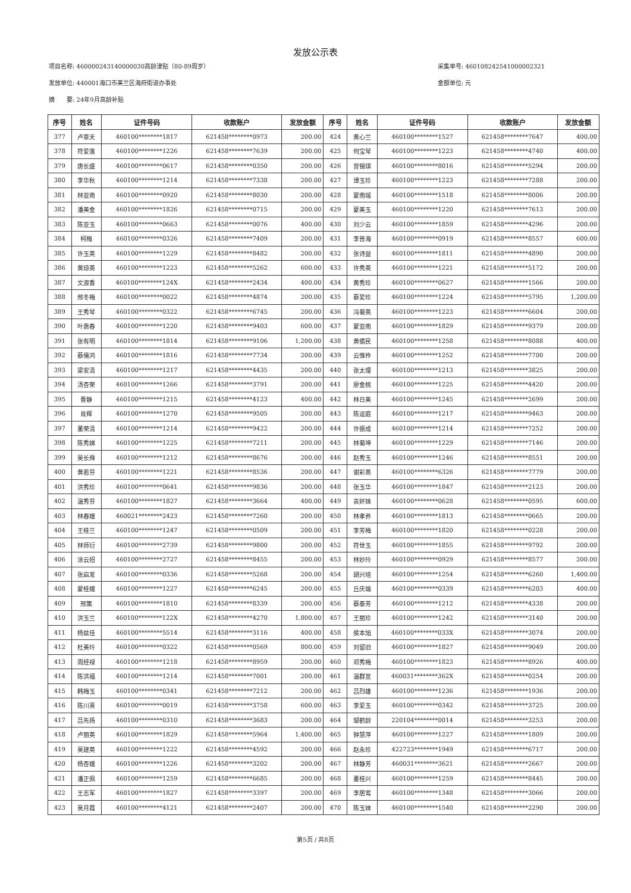发放公示表
项目名称: 460000243140000030高龄津贴（80-89周岁）
发放单位: 440001海口市美兰区海府街道办事处
摘　　要: 24年9月高龄补贴
采集单号: 460108242541000002321
金额单位: 元
| 序号 | 姓名 | 证件号码 | 收款账户 | 发放金额 | 序号 | 姓名 | 证件号码 | 收款账户 | 发放金额 |
| --- | --- | --- | --- | --- | --- | --- | --- | --- | --- |
| 377 | 卢章天 | 460100********1817 | 621458********0973 | 200.00 | 424 | 黄心兰 | 460100********1527 | 621458********7647 | 400.00 |
| 378 | 符爱莲 | 460100********1226 | 621458********7639 | 200.00 | 425 | 何宝琴 | 460100********1223 | 621458********4740 | 400.00 |
| 379 | 唐长盛 | 460100********0617 | 621458********0350 | 200.00 | 426 | 曾锡琪 | 460100********8016 | 621458********5294 | 200.00 |
| 380 | 李华秋 | 460100********1214 | 621458********7338 | 200.00 | 427 | 谭玉珍 | 460100********1223 | 621458********7288 | 200.00 |
| 381 | 林亚南 | 460100********0920 | 621458********8030 | 200.00 | 428 | 蒙南瑶 | 460100********1518 | 621458********8006 | 200.00 |
| 382 | 潘美金 | 460100********1826 | 621458********0715 | 200.00 | 429 | 蒙美玉 | 460100********1220 | 621458********7613 | 200.00 |
| 383 | 陈亚玉 | 460100********0663 | 621458********0076 | 400.00 | 430 | 刘少云 | 460100********1859 | 621458********4296 | 200.00 |
| 384 | 柯梅 | 460100********0326 | 621458********7409 | 200.00 | 431 | 李普海 | 460100********0919 | 621458********8557 | 600.00 |
| 385 | 许玉英 | 460100********1229 | 621458********8482 | 200.00 | 432 | 张诗益 | 460100********1811 | 621458********4890 | 200.00 |
| 386 | 黄琼英 | 460100********1223 | 621458********5262 | 600.00 | 433 | 许秀英 | 460100********1221 | 621458********5172 | 200.00 |
| 387 | 文淑香 | 460100********124X | 621458********2434 | 400.00 | 434 | 黄秀珍 | 460100********0627 | 621458********1566 | 200.00 |
| 388 | 邢冬梅 | 460100********0022 | 621458********4874 | 200.00 | 435 | 蔡爱珍 | 460100********1224 | 621458********5795 | 1,200.00 |
| 389 | 王秀琴 | 460100********0322 | 621458********6745 | 200.00 | 436 | 冯菊英 | 460100********1223 | 621458********6604 | 200.00 |
| 390 | 叶惠春 | 460100********1220 | 621458********9403 | 600.00 | 437 | 蒙亚南 | 460100********1829 | 621458********9379 | 200.00 |
| 391 | 张有明 | 460100********1814 | 621458********9106 | 1,200.00 | 438 | 黄循民 | 460100********1258 | 621458********8088 | 400.00 |
| 392 | 蔡儒鸿 | 460100********1816 | 621458********7734 | 200.00 | 439 | 云惟祚 | 460100********1252 | 621458********7700 | 200.00 |
| 393 | 梁安清 | 460100********1217 | 621458********4435 | 200.00 | 440 | 张太理 | 460100********1213 | 621458********3825 | 200.00 |
| 394 | 汤杏荣 | 460100********1266 | 621458********3791 | 200.00 | 441 | 廖金桃 | 460100********1225 | 621458********4420 | 200.00 |
| 395 | 曹静 | 460100********1215 | 621458********4123 | 400.00 | 442 | 林日美 | 460100********1245 | 621458********2699 | 200.00 |
| 396 | 肖辉 | 460100********1270 | 621458********9505 | 200.00 | 443 | 陈运庭 | 460100********1217 | 621458********9463 | 200.00 |
| 397 | 董荣清 | 460100********1214 | 621458********9422 | 200.00 | 444 | 许振成 | 460100********1214 | 621458********7252 | 200.00 |
| 398 | 陈秀娣 | 460100********1225 | 621458********7211 | 200.00 | 445 | 林菊坤 | 460100********1229 | 621458********7146 | 200.00 |
| 399 | 吴长舜 | 460100********1212 | 621458********8676 | 200.00 | 446 | 赵秀玉 | 460100********1246 | 621458********8551 | 200.00 |
| 400 | 黄若芬 | 460100********1221 | 621458********8536 | 200.00 | 447 | 谢彩英 | 460100********6326 | 621458********7779 | 200.00 |
| 401 | 洪秀珍 | 460100********0641 | 621458********9836 | 200.00 | 448 | 张玉华 | 460100********1847 | 621458********2123 | 200.00 |
| 402 | 温秀芬 | 460100********1827 | 621458********3664 | 400.00 | 449 | 袁妚妹 | 460100********0628 | 621458********0595 | 600.00 |
| 403 | 林春娥 | 460021********2423 | 621458********7260 | 200.00 | 450 | 林孝养 | 460100********1813 | 621458********0665 | 200.00 |
| 404 | 王桂兰 | 460100********1247 | 621458********0509 | 200.00 | 451 | 李芳梅 | 460100********1820 | 621458********0228 | 200.00 |
| 405 | 林师衍 | 460100********2739 | 621458********9800 | 200.00 | 452 | 符世玉 | 460100********1855 | 621458********9792 | 200.00 |
| 406 | 涂云招 | 460100********2727 | 621458********8455 | 200.00 | 453 | 林妙玲 | 460100********0929 | 621458********8577 | 200.00 |
| 407 | 张启发 | 460100********0336 | 621458********5268 | 200.00 | 454 | 胡兴培 | 460100********1254 | 621458********6260 | 1,400.00 |
| 408 | 蒙桂娥 | 460100********1227 | 621458********6245 | 200.00 | 455 | 丘庆端 | 460100********0339 | 621458********6203 | 400.00 |
| 409 | 邢策 | 460100********1810 | 621458********8339 | 200.00 | 456 | 蔡泰芳 | 460100********1212 | 621458********4338 | 200.00 |
| 410 | 洪玉兰 | 460100********122X | 621458********4270 | 1,800.00 | 457 | 王丽珍 | 460100********1242 | 621458********3140 | 200.00 |
| 411 | 杨兹佳 | 460100********5514 | 621458********3116 | 400.00 | 458 | 侯本旭 | 460100********033X | 621458********3074 | 200.00 |
| 412 | 杜美玲 | 460100********0322 | 621458********0569 | 800.00 | 459 | 刘留旧 | 460100********1827 | 621458********9049 | 200.00 |
| 413 | 周经禄 | 460100********1218 | 621458********8959 | 200.00 | 460 | 邓秀梅 | 460100********1823 | 621458********8926 | 400.00 |
| 414 | 陈洪福 | 460100********1214 | 621458********7001 | 200.00 | 461 | 温群宣 | 460031********362X | 621458********0254 | 200.00 |
| 415 | 韩梅玉 | 460100********0341 | 621458********7212 | 200.00 | 462 | 吕烈雄 | 460100********1236 | 621458********1936 | 200.00 |
| 416 | 陈川熹 | 460100********0019 | 621458********3758 | 600.00 | 463 | 李爱玉 | 460100********0342 | 621458********3725 | 200.00 |
| 417 | 吕先扬 | 460100********0310 | 621458********3683 | 200.00 | 464 | 邹鹤龄 | 220104********0014 | 621458********3253 | 200.00 |
| 418 | 卢丽英 | 460100********1829 | 621458********5964 | 1,400.00 | 465 | 钟慧萍 | 460100********1227 | 621458********1809 | 200.00 |
| 419 | 吴建英 | 460100********1222 | 621458********4592 | 200.00 | 466 | 赵永珍 | 422723********1949 | 621458********6717 | 200.00 |
| 420 | 杨杏娥 | 460100********1226 | 621458********3202 | 200.00 | 467 | 林静芳 | 460031********3621 | 621458********2667 | 200.00 |
| 421 | 潘正佩 | 460100********1259 | 621458********6685 | 200.00 | 468 | 董桂兴 | 460100********1259 | 621458********8445 | 200.00 |
| 422 | 王志军 | 460100********1827 | 621458********3397 | 200.00 | 469 | 李居鸾 | 460100********1348 | 621458********3066 | 200.00 |
| 423 | 吴月霞 | 460100********4121 | 621458********2407 | 200.00 | 470 | 陈玉妹 | 460100********1540 | 621458********2290 | 200.00 |
第5页 / 共8页